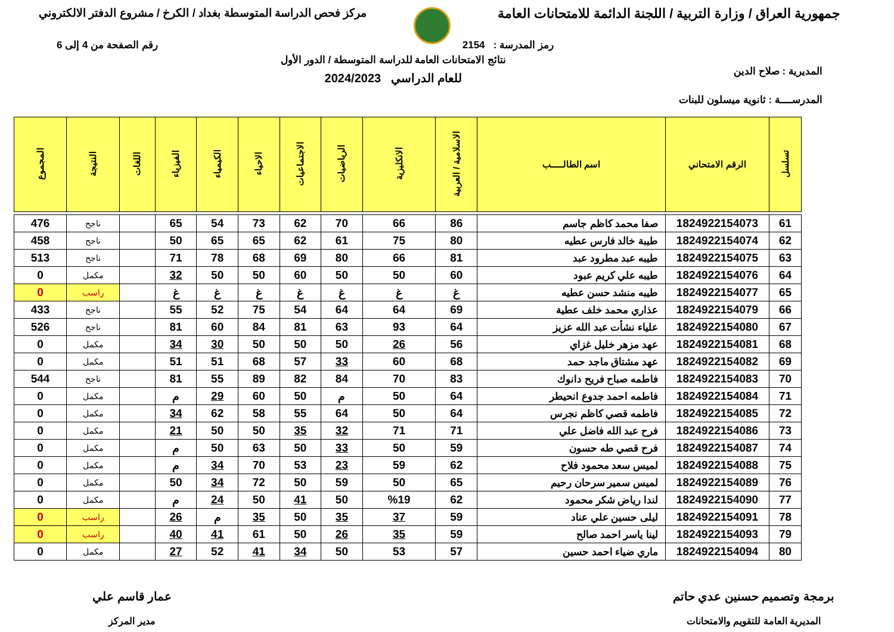جمهورية العراق / وزارة التربية / اللجنة الدائمة للامتحانات العامة
مركز فحص الدراسة المتوسطة بغداد / الكرخ / مشروع الدفتر الالكتروني
رمز المدرسة : 2154 رقم الصفحة من 4 إلى 6
المديرية : صلاح الدين
المدرســــة : ثانوية ميسلون للبنات
نتائج الامتحانات العامة للدراسة المتوسطة / الدور الأول
للعام الدراسي 2024/2023
| تسلسل | الرقم الامتحاني | اسم الطالـــــب | الاسلامية / العربية | الانكليزية | الرياضيات | الاجتماعيات | الاحياء | الكيمياء | الفيزياء | اللغات | النتيجة | المجموع |
| --- | --- | --- | --- | --- | --- | --- | --- | --- | --- | --- | --- | --- |
| 61 | 1824922154073 | صفا محمد كاظم جاسم | 86 | 66 | 70 | 62 | 73 | 54 | 65 | | ناجح | 476 |
| 62 | 1824922154074 | طيبة خالد فارس عطيه | 80 | 75 | 61 | 62 | 65 | 65 | 50 | | ناجح | 458 |
| 63 | 1824922154075 | طيبه عبد مطرود عبد | 81 | 66 | 80 | 69 | 68 | 78 | 71 | | ناجح | 513 |
| 64 | 1824922154076 | طيبه علي كريم عبود | 60 | 50 | 50 | 60 | 50 | 50 | 32 | | مكمل | 0 |
| 65 | 1824922154077 | طيبه منشد حسن عطيه | غ | غ | غ | غ | غ | غ | غ | | راسب | 0 |
| 66 | 1824922154079 | عذاري محمد خلف عطية | 69 | 64 | 64 | 54 | 75 | 52 | 55 | | ناجح | 433 |
| 67 | 1824922154080 | علياء نشأت عبد الله عزيز | 64 | 93 | 63 | 81 | 84 | 60 | 81 | | ناجح | 526 |
| 68 | 1824922154081 | عهد مزهر خليل غزاي | 56 | 26 | 50 | 50 | 50 | 30 | 34 | | مكمل | 0 |
| 69 | 1824922154082 | عهد مشتاق ماجد حمد | 68 | 60 | 33 | 57 | 68 | 51 | 51 | | مكمل | 0 |
| 70 | 1824922154083 | فاطمه صباح فريح دانوك | 83 | 70 | 84 | 82 | 89 | 55 | 81 | | ناجح | 544 |
| 71 | 1824922154084 | فاطمه احمد جدوع انحيطر | 64 | 50 | م | 50 | 60 | 29 | م | | مكمل | 0 |
| 72 | 1824922154085 | فاطمه قصي كاظم نجرس | 64 | 50 | 64 | 55 | 58 | 62 | 34 | | مكمل | 0 |
| 73 | 1824922154086 | فرح عبد الله فاضل علي | 71 | 71 | 32 | 35 | 50 | 50 | 21 | | مكمل | 0 |
| 74 | 1824922154087 | فرح قصي طه حسون | 59 | 50 | 33 | 50 | 63 | 50 | م | | مكمل | 0 |
| 75 | 1824922154088 | لميس سعد محمود فلاح | 62 | 59 | 23 | 53 | 70 | 34 | م | | مكمل | 0 |
| 76 | 1824922154089 | لميس سمير سرحان رحيم | 65 | 50 | 59 | 50 | 72 | 34 | 50 | | مكمل | 0 |
| 77 | 1824922154090 | لندا رياض شكر محمود | 62 | %19 | 50 | 41 | 50 | 24 | م | | مكمل | 0 |
| 78 | 1824922154091 | ليلى حسين علي عناد | 59 | 37 | 35 | 50 | 35 | م | 26 | | راسب | 0 |
| 79 | 1824922154093 | لينا ياسر احمد صالح | 59 | 35 | 26 | 50 | 61 | 41 | 40 | | راسب | 0 |
| 80 | 1824922154094 | ماري ضياء احمد حسين | 57 | 53 | 50 | 34 | 41 | 52 | 27 | | مكمل | 0 |
برمجة وتصميم حسنين عدي حاتم
المديرية العامة للتقويم والامتحانات
عمار قاسم علي
مدير المركز